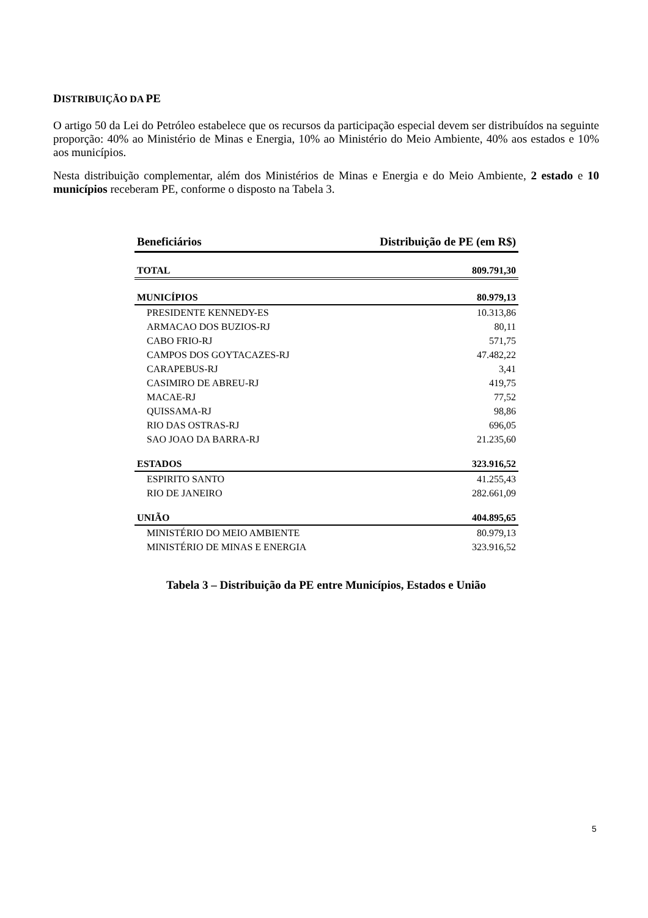DISTRIBUIÇÃO DA PE
O artigo 50 da Lei do Petróleo estabelece que os recursos da participação especial devem ser distribuídos na seguinte proporção: 40% ao Ministério de Minas e Energia, 10% ao Ministério do Meio Ambiente, 40% aos estados e 10% aos municípios.
Nesta distribuição complementar, além dos Ministérios de Minas e Energia e do Meio Ambiente, 2 estado e 10 municípios receberam PE, conforme o disposto na Tabela 3.
| Beneficiários | Distribuição de PE (em R$) |
| --- | --- |
| TOTAL | 809.791,30 |
| MUNICÍPIOS | 80.979,13 |
| PRESIDENTE KENNEDY-ES | 10.313,86 |
| ARMACAO DOS BUZIOS-RJ | 80,11 |
| CABO FRIO-RJ | 571,75 |
| CAMPOS DOS GOYTACAZES-RJ | 47.482,22 |
| CARAPEBUS-RJ | 3,41 |
| CASIMIRO DE ABREU-RJ | 419,75 |
| MACAE-RJ | 77,52 |
| QUISSAMA-RJ | 98,86 |
| RIO DAS OSTRAS-RJ | 696,05 |
| SAO JOAO DA BARRA-RJ | 21.235,60 |
| ESTADOS | 323.916,52 |
| ESPIRITO SANTO | 41.255,43 |
| RIO DE JANEIRO | 282.661,09 |
| UNIÃO | 404.895,65 |
| MINISTÉRIO DO MEIO AMBIENTE | 80.979,13 |
| MINISTÉRIO DE MINAS E ENERGIA | 323.916,52 |
Tabela 3 – Distribuição da PE entre Municípios, Estados e União
5